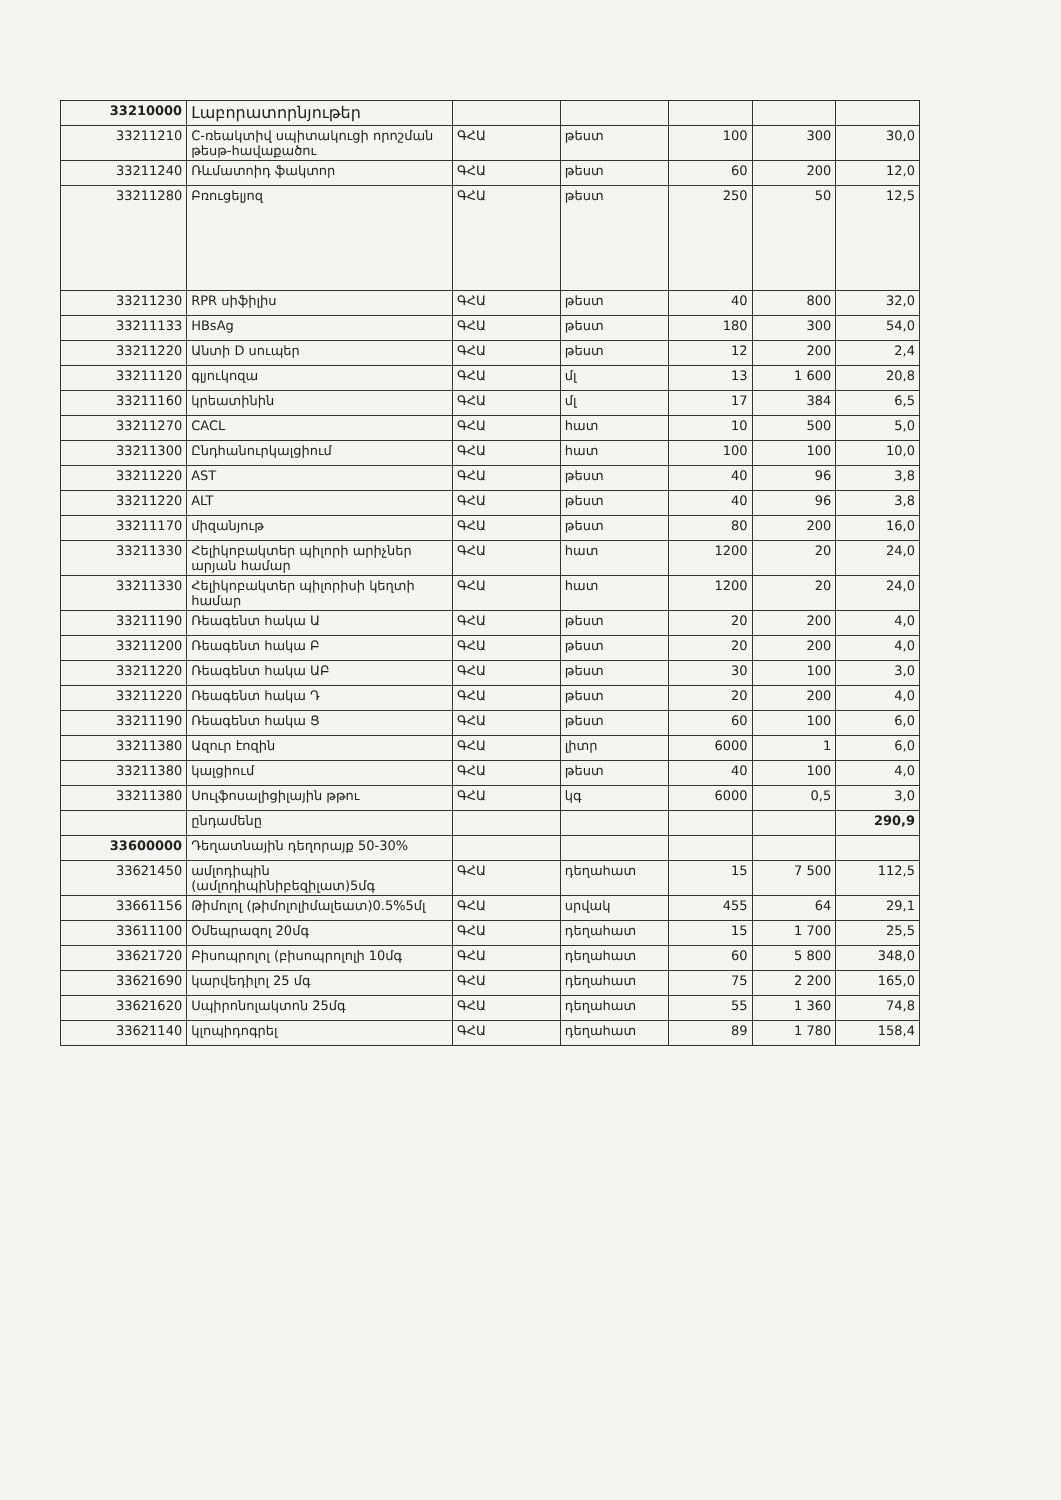| 33210000 | Լաբորատորնյութեր | | | | | |
| 33211210 | C-ռեակտիվ սպիտակուցի որոշման թեսթ-հավաքածու | ԳՀԱ | թեստ | 100 | 300 | 30,0 |
| 33211240 | Ռևմատոիդ ֆակտոր | ԳՀԱ | թեստ | 60 | 200 | 12,0 |
| 33211280 | Բռուցելյոզ | ԳՀԱ | թեստ | 250 | 50 | 12,5 |
| 33211230 | RPR սիֆիլիս | ԳՀԱ | թեստ | 40 | 800 | 32,0 |
| 33211133 | HBsAg | ԳՀԱ | թեստ | 180 | 300 | 54,0 |
| 33211220 | Անտի D սուպեր | ԳՀԱ | թեստ | 12 | 200 | 2,4 |
| 33211120 | գլյուկոզա | ԳՀԱ | մլ | 13 | 1 600 | 20,8 |
| 33211160 | կրեատինին | ԳՀԱ | մլ | 17 | 384 | 6,5 |
| 33211270 | CACL | ԳՀԱ | հատ | 10 | 500 | 5,0 |
| 33211300 | Ընդհանուրկալցիում | ԳՀԱ | հատ | 100 | 100 | 10,0 |
| 33211220 | AST | ԳՀԱ | թեստ | 40 | 96 | 3,8 |
| 33211220 | ALT | ԳՀԱ | թեստ | 40 | 96 | 3,8 |
| 33211170 | միզանյութ | ԳՀԱ | թեստ | 80 | 200 | 16,0 |
| 33211330 | Հելիկոբակտեր պիլորի արիչներ արյան համար | ԳՀԱ | հատ | 1200 | 20 | 24,0 |
| 33211330 | Հելիկոբակտեր պիլորիսի կեղտի համար | ԳՀԱ | հատ | 1200 | 20 | 24,0 |
| 33211190 | Ռեագենտ հակա Ա | ԳՀԱ | թեստ | 20 | 200 | 4,0 |
| 33211200 | Ռեագենտ հակա Բ | ԳՀԱ | թեստ | 20 | 200 | 4,0 |
| 33211220 | Ռեագենտ հակա ԱԲ | ԳՀԱ | թեստ | 30 | 100 | 3,0 |
| 33211220 | Ռեագենտ հակա Դ | ԳՀԱ | թեստ | 20 | 200 | 4,0 |
| 33211190 | Ռեագենտ հակա Ց | ԳՀԱ | թեստ | 60 | 100 | 6,0 |
| 33211380 | Ազուր էոզին | ԳՀԱ | լիտր | 6000 | 1 | 6,0 |
| 33211380 | կալցիում | ԳՀԱ | թեստ | 40 | 100 | 4,0 |
| 33211380 | Սուլֆոսալիցիլային թթու | ԳՀԱ | կգ | 6000 | 0,5 | 3,0 |
| | ընդամենը | | | | | 290,9 |
| 33600000 | Դեղատնային դեղորայք 50-30% | | | | | |
| 33621450 | ամլոդիպին (ամլոդիպինիբեզիլատ)5մգ | ԳՀԱ | դեղահատ | 15 | 7 500 | 112,5 |
| 33661156 | Թիմոլոլ (թիմոլոլիմալեատ)0.5%5մլ | ԳՀԱ | սրվակ | 455 | 64 | 29,1 |
| 33611100 | Օմեպրազոլ 20մգ | ԳՀԱ | դեղահատ | 15 | 1 700 | 25,5 |
| 33621720 | Բիսոպրոլոլ (բիսոպրոլոլի 10մգ | ԳՀԱ | դեղահատ | 60 | 5 800 | 348,0 |
| 33621690 | կարվեդիլոլ 25 մգ | ԳՀԱ | դեղահատ | 75 | 2 200 | 165,0 |
| 33621620 | Սպիրոնոլակտոն 25մգ | ԳՀԱ | դեղահատ | 55 | 1 360 | 74,8 |
| 33621140 | կլոպիդոգրել | ԳՀԱ | դեղահատ | 89 | 1 780 | 158,4 |